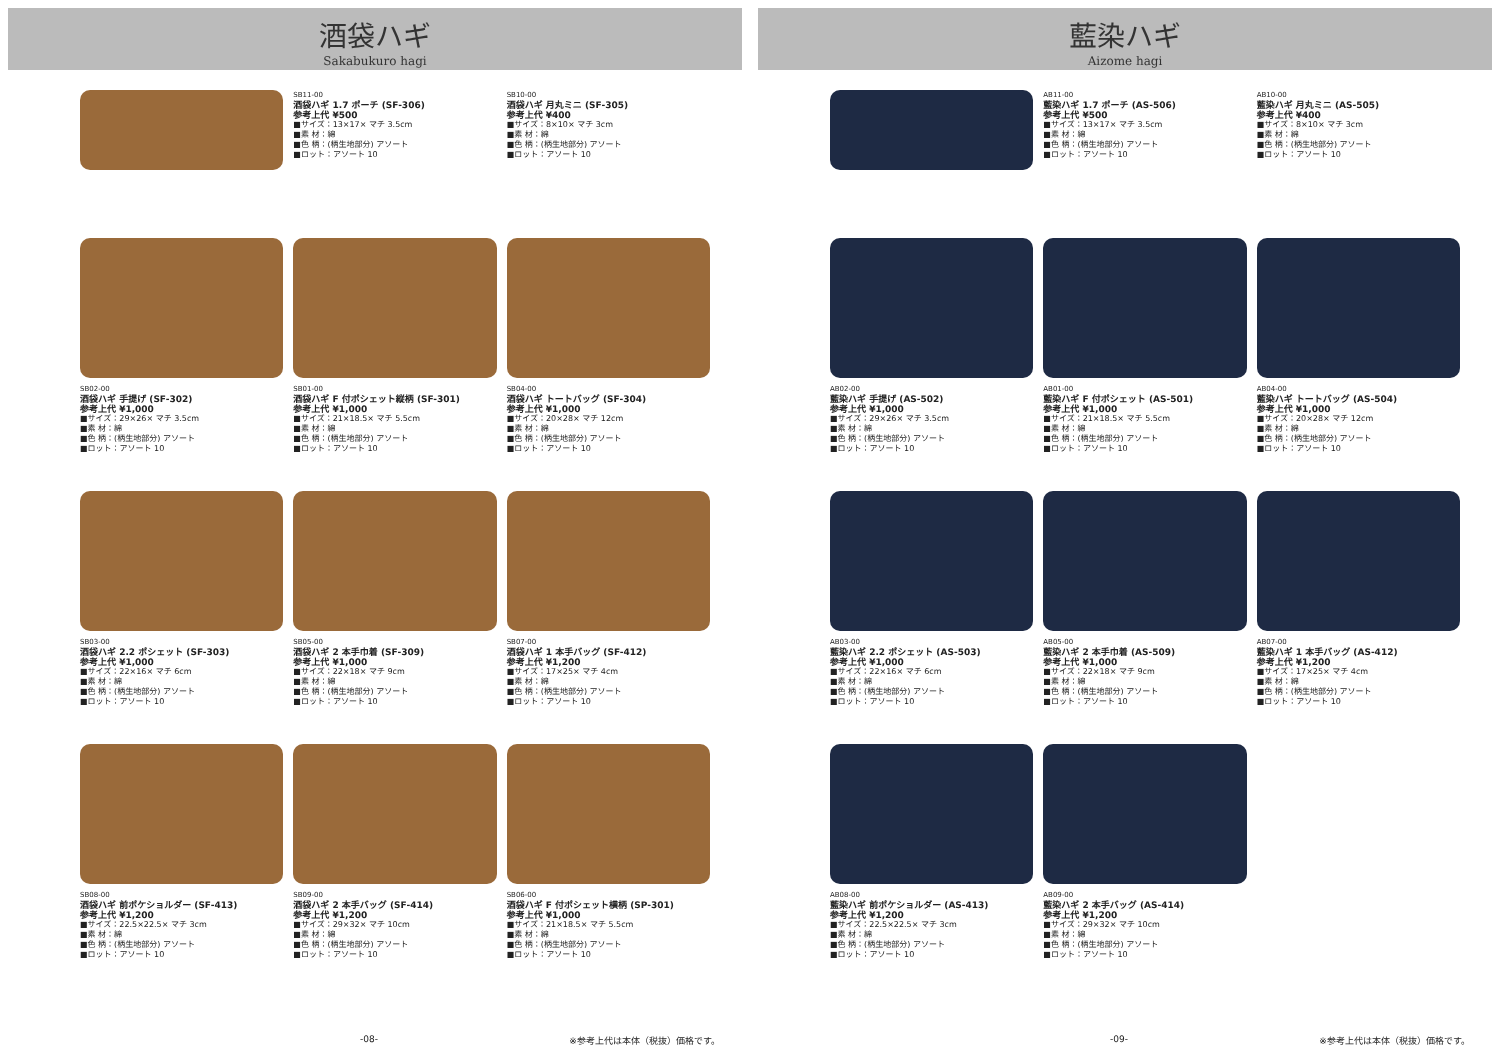酒袋ハギ
Sakabukuro hagi
SB11-00
酒袋ハギ 1.7 ポーチ (SF-306)
参考上代 ¥500
■サイズ：13×17× マチ 3.5cm
■素 材：綿
■色 柄：(柄生地部分) アソート
■ロット：アソート 10
SB10-00
酒袋ハギ 月丸ミニ (SF-305)
参考上代 ¥400
■サイズ：8×10× マチ 3cm
■素 材：綿
■色 柄：(柄生地部分) アソート
■ロット：アソート 10
SB02-00
酒袋ハギ 手提げ (SF-302)
参考上代 ¥1,000
■サイズ：29×26× マチ 3.5cm
■素 材：綿
■色 柄：(柄生地部分) アソート
■ロット：アソート 10
SB01-00
酒袋ハギ F 付ポシェット縦柄 (SF-301)
参考上代 ¥1,000
■サイズ：21×18.5× マチ 5.5cm
■素 材：綿
■色 柄：(柄生地部分) アソート
■ロット：アソート 10
SB04-00
酒袋ハギ トートバッグ (SF-304)
参考上代 ¥1,000
■サイズ：20×28× マチ 12cm
■素 材：綿
■色 柄：(柄生地部分) アソート
■ロット：アソート 10
SB03-00
酒袋ハギ 2.2 ポシェット (SF-303)
参考上代 ¥1,000
■サイズ：22×16× マチ 6cm
■素 材：綿
■色 柄：(柄生地部分) アソート
■ロット：アソート 10
SB05-00
酒袋ハギ 2 本手巾着 (SF-309)
参考上代 ¥1,000
■サイズ：22×18× マチ 9cm
■素 材：綿
■色 柄：(柄生地部分) アソート
■ロット：アソート 10
SB07-00
酒袋ハギ 1 本手バッグ (SF-412)
参考上代 ¥1,200
■サイズ：17×25× マチ 4cm
■素 材：綿
■色 柄：(柄生地部分) アソート
■ロット：アソート 10
SB08-00
酒袋ハギ 前ポケショルダー (SF-413)
参考上代 ¥1,200
■サイズ：22.5×22.5× マチ 3cm
■素 材：綿
■色 柄：(柄生地部分) アソート
■ロット：アソート 10
SB09-00
酒袋ハギ 2 本手バッグ (SF-414)
参考上代 ¥1,200
■サイズ：29×32× マチ 10cm
■素 材：綿
■色 柄：(柄生地部分) アソート
■ロット：アソート 10
SB06-00
酒袋ハギ F 付ポシェット横柄 (SP-301)
参考上代 ¥1,000
■サイズ：21×18.5× マチ 5.5cm
■素 材：綿
■色 柄：(柄生地部分) アソート
■ロット：アソート 10
-08- ※参考上代は本体（税抜）価格です。
藍染ハギ
Aizome hagi
AB11-00
藍染ハギ 1.7 ポーチ (AS-506)
参考上代 ¥500
■サイズ：13×17× マチ 3.5cm
■素 材：綿
■色 柄：(柄生地部分) アソート
■ロット：アソート 10
AB10-00
藍染ハギ 月丸ミニ (AS-505)
参考上代 ¥400
■サイズ：8×10× マチ 3cm
■素 材：綿
■色 柄：(柄生地部分) アソート
■ロット：アソート 10
AB02-00
藍染ハギ 手提げ (AS-502)
参考上代 ¥1,000
■サイズ：29×26× マチ 3.5cm
■素 材：綿
■色 柄：(柄生地部分) アソート
■ロット：アソート 10
AB01-00
藍染ハギ F 付ポシェット (AS-501)
参考上代 ¥1,000
■サイズ：21×18.5× マチ 5.5cm
■素 材：綿
■色 柄：(柄生地部分) アソート
■ロット：アソート 10
AB04-00
藍染ハギ トートバッグ (AS-504)
参考上代 ¥1,000
■サイズ：20×28× マチ 12cm
■素 材：綿
■色 柄：(柄生地部分) アソート
■ロット：アソート 10
AB03-00
藍染ハギ 2.2 ポシェット (AS-503)
参考上代 ¥1,000
■サイズ：22×16× マチ 6cm
■素 材：綿
■色 柄：(柄生地部分) アソート
■ロット：アソート 10
AB05-00
藍染ハギ 2 本手巾着 (AS-509)
参考上代 ¥1,000
■サイズ：22×18× マチ 9cm
■素 材：綿
■色 柄：(柄生地部分) アソート
■ロット：アソート 10
AB07-00
藍染ハギ 1 本手バッグ (AS-412)
参考上代 ¥1,200
■サイズ：17×25× マチ 4cm
■素 材：綿
■色 柄：(柄生地部分) アソート
■ロット：アソート 10
AB08-00
藍染ハギ 前ポケショルダー (AS-413)
参考上代 ¥1,200
■サイズ：22.5×22.5× マチ 3cm
■素 材：綿
■色 柄：(柄生地部分) アソート
■ロット：アソート 10
AB09-00
藍染ハギ 2 本手バッグ (AS-414)
参考上代 ¥1,200
■サイズ：29×32× マチ 10cm
■素 材：綿
■色 柄：(柄生地部分) アソート
■ロット：アソート 10
-09- ※参考上代は本体（税抜）価格です。